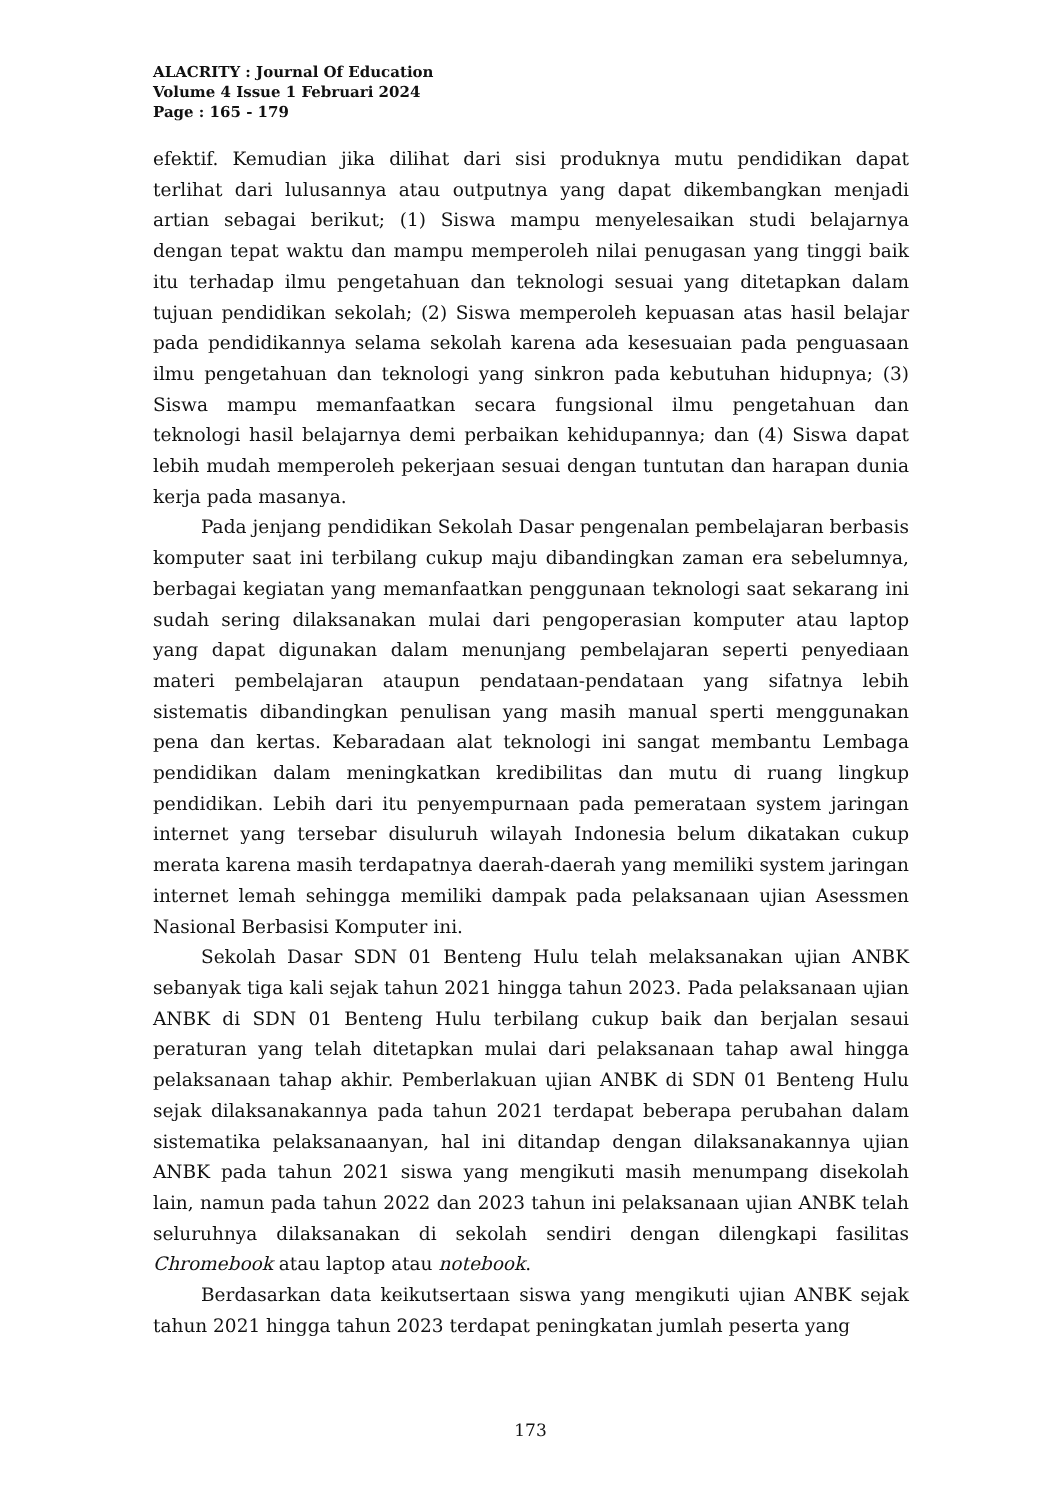ALACRITY : Journal Of Education
Volume 4 Issue 1 Februari 2024
Page : 165 - 179
efektif. Kemudian jika dilihat dari sisi produknya mutu pendidikan dapat terlihat dari lulusannya atau outputnya yang dapat dikembangkan menjadi artian sebagai berikut; (1) Siswa mampu menyelesaikan studi belajarnya dengan tepat waktu dan mampu memperoleh nilai penugasan yang tinggi baik itu terhadap ilmu pengetahuan dan teknologi sesuai yang ditetapkan dalam tujuan pendidikan sekolah; (2) Siswa memperoleh kepuasan atas hasil belajar pada pendidikannya selama sekolah karena ada kesesuaian pada penguasaan ilmu pengetahuan dan teknologi yang sinkron pada kebutuhan hidupnya; (3) Siswa mampu memanfaatkan secara fungsional ilmu pengetahuan dan teknologi hasil belajarnya demi perbaikan kehidupannya; dan (4) Siswa dapat lebih mudah memperoleh pekerjaan sesuai dengan tuntutan dan harapan dunia kerja pada masanya.
Pada jenjang pendidikan Sekolah Dasar pengenalan pembelajaran berbasis komputer saat ini terbilang cukup maju dibandingkan zaman era sebelumnya, berbagai kegiatan yang memanfaatkan penggunaan teknologi saat sekarang ini sudah sering dilaksanakan mulai dari pengoperasian komputer atau laptop yang dapat digunakan dalam menunjang pembelajaran seperti penyediaan materi pembelajaran ataupun pendataan-pendataan yang sifatnya lebih sistematis dibandingkan penulisan yang masih manual sperti menggunakan pena dan kertas. Kebaradaan alat teknologi ini sangat membantu Lembaga pendidikan dalam meningkatkan kredibilitas dan mutu di ruang lingkup pendidikan. Lebih dari itu penyempurnaan pada pemerataan system jaringan internet yang tersebar disuluruh wilayah Indonesia belum dikatakan cukup merata karena masih terdapatnya daerah-daerah yang memiliki system jaringan internet lemah sehingga memiliki dampak pada pelaksanaan ujian Asessmen Nasional Berbasisi Komputer ini.
Sekolah Dasar SDN 01 Benteng Hulu telah melaksanakan ujian ANBK sebanyak tiga kali sejak tahun 2021 hingga tahun 2023. Pada pelaksanaan ujian ANBK di SDN 01 Benteng Hulu terbilang cukup baik dan berjalan sesaui peraturan yang telah ditetapkan mulai dari pelaksanaan tahap awal hingga pelaksanaan tahap akhir. Pemberlakuan ujian ANBK di SDN 01 Benteng Hulu sejak dilaksanakannya pada tahun 2021 terdapat beberapa perubahan dalam sistematika pelaksanaanyan, hal ini ditandap dengan dilaksanakannya ujian ANBK pada tahun 2021 siswa yang mengikuti masih menumpang disekolah lain, namun pada tahun 2022 dan 2023 tahun ini pelaksanaan ujian ANBK telah seluruhnya dilaksanakan di sekolah sendiri dengan dilengkapi fasilitas Chromebook atau laptop atau notebook.
Berdasarkan data keikutsertaan siswa yang mengikuti ujian ANBK sejak tahun 2021 hingga tahun 2023 terdapat peningkatan jumlah peserta yang
173